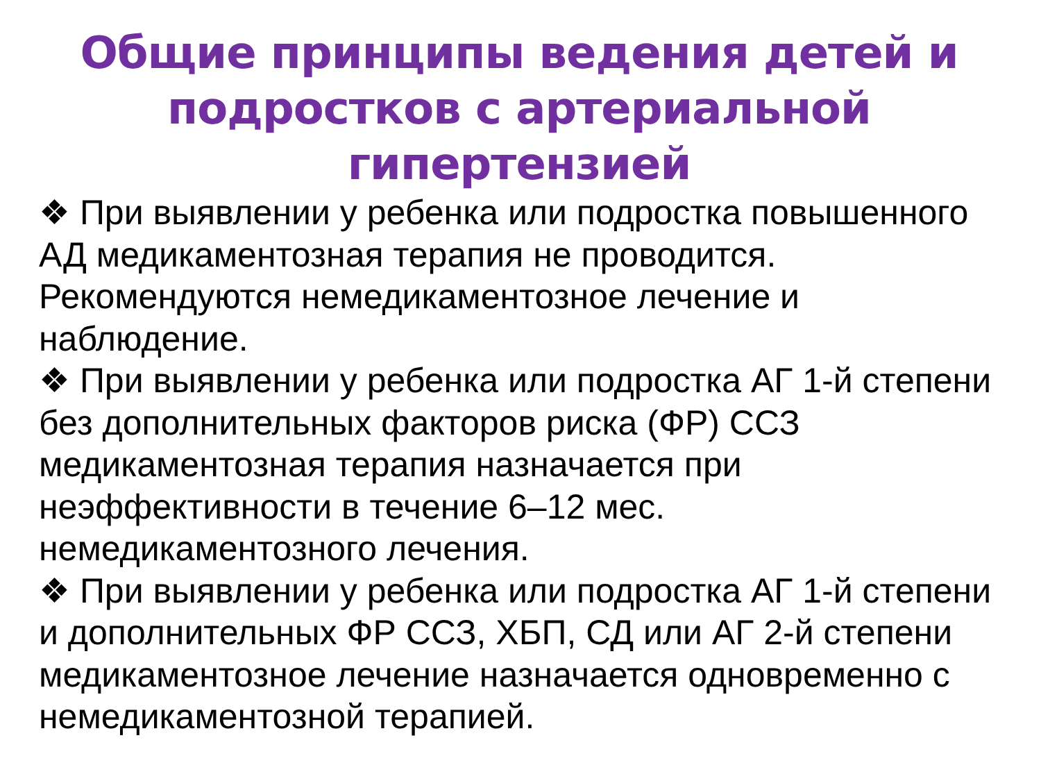Общие принципы ведения детей и подростков с артериальной гипертензией
❖ При выявлении у ребенка или подростка повышенного АД медикаментозная терапия не проводится. Рекомендуются немедикаментозное лечение и наблюдение.
❖ При выявлении у ребенка или подростка АГ 1-й степени без дополнительных факторов риска (ФР) ССЗ медикаментозная терапия назначается при неэффективности в течение 6–12 мес. немедикаментозного лечения.
❖ При выявлении у ребенка или подростка АГ 1-й степени и дополнительных ФР ССЗ, ХБП, СД или АГ 2-й степени медикаментозное лечение назначается одновременно с немедикаментозной терапией.